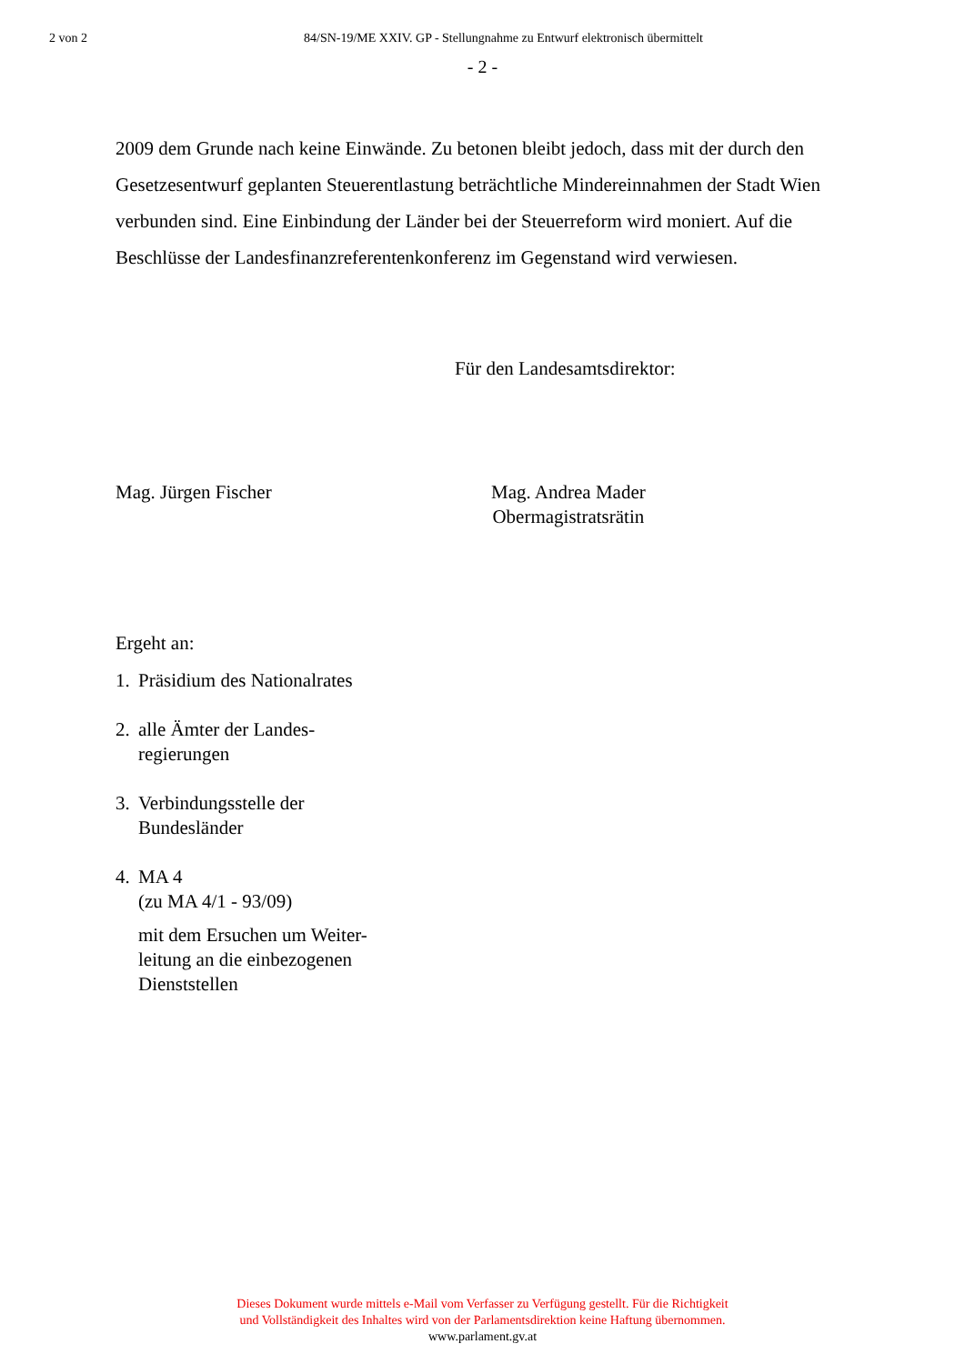2 von 2 84/SN-19/ME XXIV. GP - Stellungnahme zu Entwurf elektronisch übermittelt
- 2 -
2009 dem Grunde nach keine Einwände. Zu betonen bleibt jedoch, dass mit der durch den Gesetzesentwurf geplanten Steuerentlastung beträchtliche Mindereinnahmen der Stadt Wien verbunden sind. Eine Einbindung der Länder bei der Steuerreform wird moniert. Auf die Beschlüsse der Landesfinanzreferentenkonferenz im Gegenstand wird verwiesen.
Für den Landesamtsdirektor:
Mag. Jürgen Fischer Mag. Andrea Mader
Obermagistratsrätin
Ergeht an:
1. Präsidium des Nationalrates
2. alle Ämter der Landes-
regierungen
3. Verbindungsstelle der
Bundesländer
4. MA 4
(zu MA 4/1 - 93/09)
mit dem Ersuchen um Weiter-
leitung an die einbezogenen
Dienststellen
Dieses Dokument wurde mittels e-Mail vom Verfasser zu Verfügung gestellt. Für die Richtigkeit
und Vollständigkeit des Inhaltes wird von der Parlamentsdirektion keine Haftung übernommen.
www.parlament.gv.at